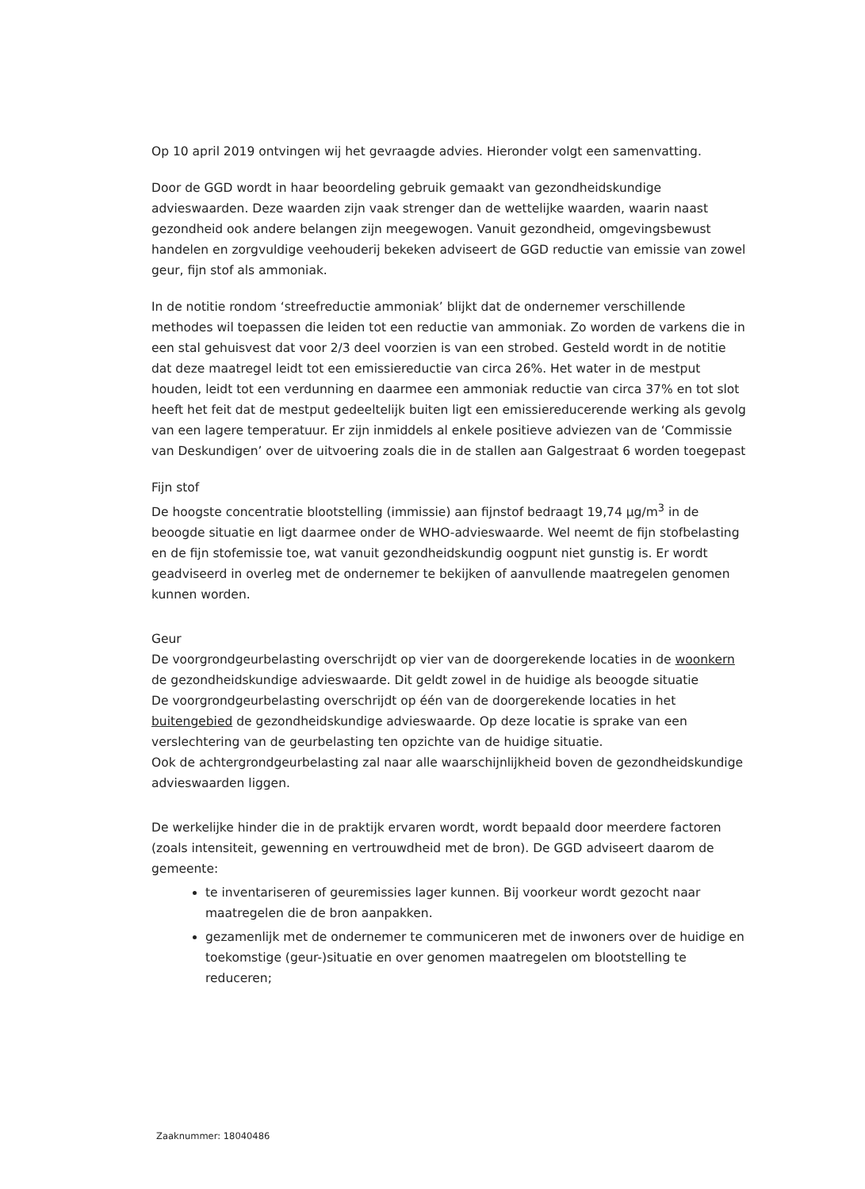Op 10 april 2019 ontvingen wij het gevraagde advies. Hieronder volgt een samenvatting.
Door de GGD wordt in haar beoordeling gebruik gemaakt van gezondheidskundige advieswaarden. Deze waarden zijn vaak strenger dan de wettelijke waarden, waarin naast gezondheid ook andere belangen zijn meegewogen. Vanuit gezondheid, omgevingsbewust handelen en zorgvuldige veehouderij bekeken adviseert de GGD reductie van emissie van zowel geur, fijn stof als ammoniak.
In de notitie rondom ‘streefreductie ammoniak’ blijkt dat de ondernemer verschillende methodes wil toepassen die leiden tot een reductie van ammoniak. Zo worden de varkens die in een stal gehuisvest dat voor 2/3 deel voorzien is van een strobed. Gesteld wordt in de notitie dat deze maatregel leidt tot een emissiereductie van circa 26%. Het water in de mestput houden, leidt tot een verdunning en daarmee een ammoniak reductie van circa 37% en tot slot heeft het feit dat de mestput gedeeltelijk buiten ligt een emissiereducerende werking als gevolg van een lagere temperatuur. Er zijn inmiddels al enkele positieve adviezen van de ‘Commissie van Deskundigen’ over de uitvoering zoals die in de stallen aan Galgestraat 6 worden toegepast
Fijn stof
De hoogste concentratie blootstelling (immissie) aan fijnstof bedraagt 19,74 µg/m<sup>3</sup> in de beoogde situatie en ligt daarmee onder de WHO-advieswaarde. Wel neemt de fijn stofbelasting en de fijn stofemissie toe, wat vanuit gezondheidskundig oogpunt niet gunstig is. Er wordt geadviseerd in overleg met de ondernemer te bekijken of aanvullende maatregelen genomen kunnen worden.
Geur
De voorgrondgeurbelasting overschrijdt op vier van de doorgerekende locaties in de woonkern de gezondheidskundige advieswaarde. Dit geldt zowel in de huidige als beoogde situatie
De voorgrondgeurbelasting overschrijdt op één van de doorgerekende locaties in het buitengebied de gezondheidskundige advieswaarde. Op deze locatie is sprake van een verslechtering van de geurbelasting ten opzichte van de huidige situatie.
Ook de achtergrondgeurbelasting zal naar alle waarschijnlijkheid boven de gezondheidskundige advieswaarden liggen.
De werkelijke hinder die in de praktijk ervaren wordt, wordt bepaald door meerdere factoren (zoals intensiteit, gewenning en vertrouwdheid met de bron). De GGD adviseert daarom de gemeente:
te inventariseren of geuremissies lager kunnen. Bij voorkeur wordt gezocht naar maatregelen die de bron aanpakken.
gezamenlijk met de ondernemer te communiceren met de inwoners over de huidige en toekomstige (geur-)situatie en over genomen maatregelen om blootstelling te reduceren;
Zaaknummer: 18040486